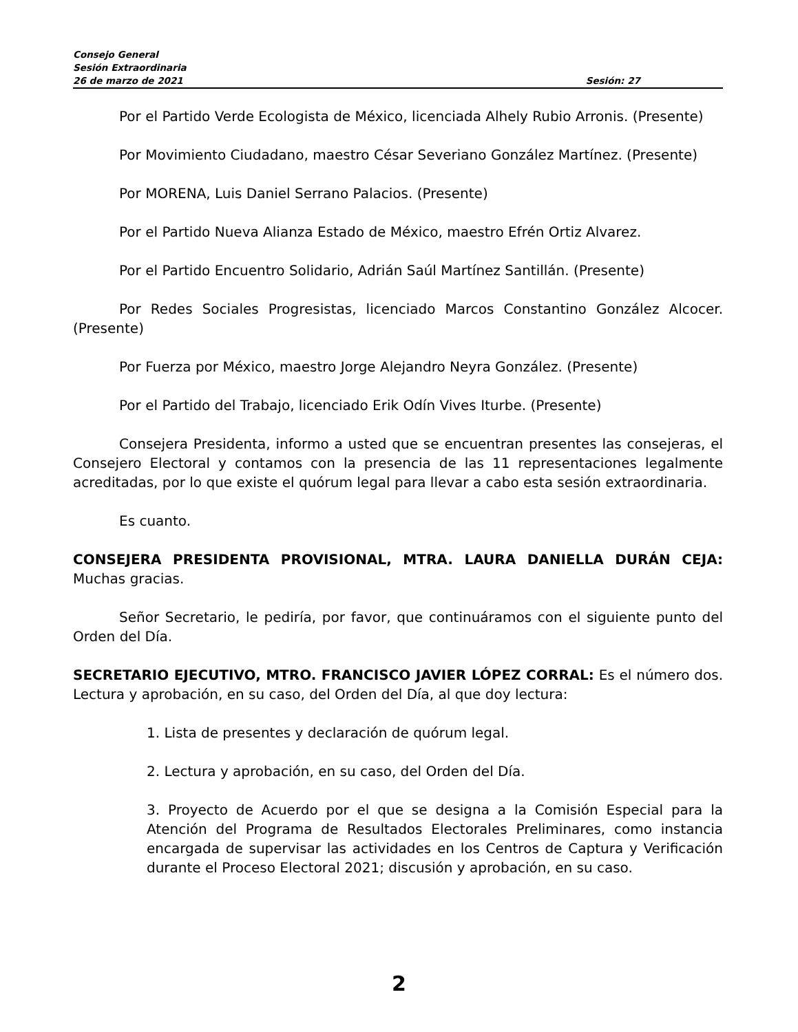Consejo General
Sesión Extraordinaria
26 de marzo de 2021 Sesión: 27
Por el Partido Verde Ecologista de México, licenciada Alhely Rubio Arronis. (Presente)
Por Movimiento Ciudadano, maestro César Severiano González Martínez. (Presente)
Por MORENA, Luis Daniel Serrano Palacios. (Presente)
Por el Partido Nueva Alianza Estado de México, maestro Efrén Ortiz Alvarez.
Por el Partido Encuentro Solidario, Adrián Saúl Martínez Santillán. (Presente)
Por Redes Sociales Progresistas, licenciado Marcos Constantino González Alcocer. (Presente)
Por Fuerza por México, maestro Jorge Alejandro Neyra González. (Presente)
Por el Partido del Trabajo, licenciado Erik Odín Vives Iturbe. (Presente)
Consejera Presidenta, informo a usted que se encuentran presentes las consejeras, el Consejero Electoral y contamos con la presencia de las 11 representaciones legalmente acreditadas, por lo que existe el quórum legal para llevar a cabo esta sesión extraordinaria.
Es cuanto.
CONSEJERA PRESIDENTA PROVISIONAL, MTRA. LAURA DANIELLA DURÁN CEJA: Muchas gracias.
Señor Secretario, le pediría, por favor, que continuáramos con el siguiente punto del Orden del Día.
SECRETARIO EJECUTIVO, MTRO. FRANCISCO JAVIER LÓPEZ CORRAL: Es el número dos. Lectura y aprobación, en su caso, del Orden del Día, al que doy lectura:
1. Lista de presentes y declaración de quórum legal.
2. Lectura y aprobación, en su caso, del Orden del Día.
3. Proyecto de Acuerdo por el que se designa a la Comisión Especial para la Atención del Programa de Resultados Electorales Preliminares, como instancia encargada de supervisar las actividades en los Centros de Captura y Verificación durante el Proceso Electoral 2021; discusión y aprobación, en su caso.
2